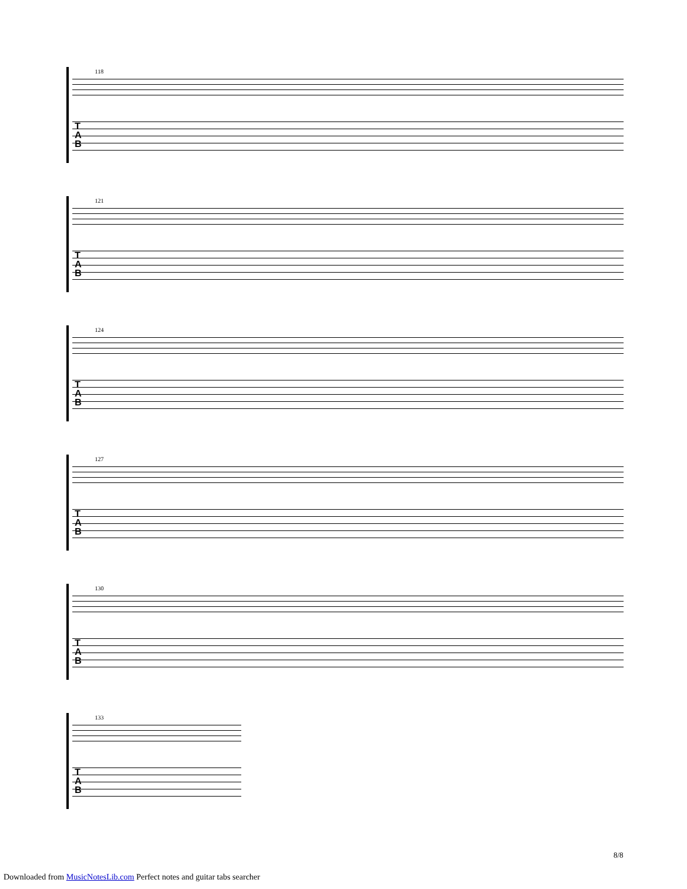118
T
A
B
121
T
A
B
124
T
A
B
127
T
A
B
130
T
A
B
133
T
A
B
8/8
Downloaded from MusicNotesLib.com Perfect notes and guitar tabs searcher